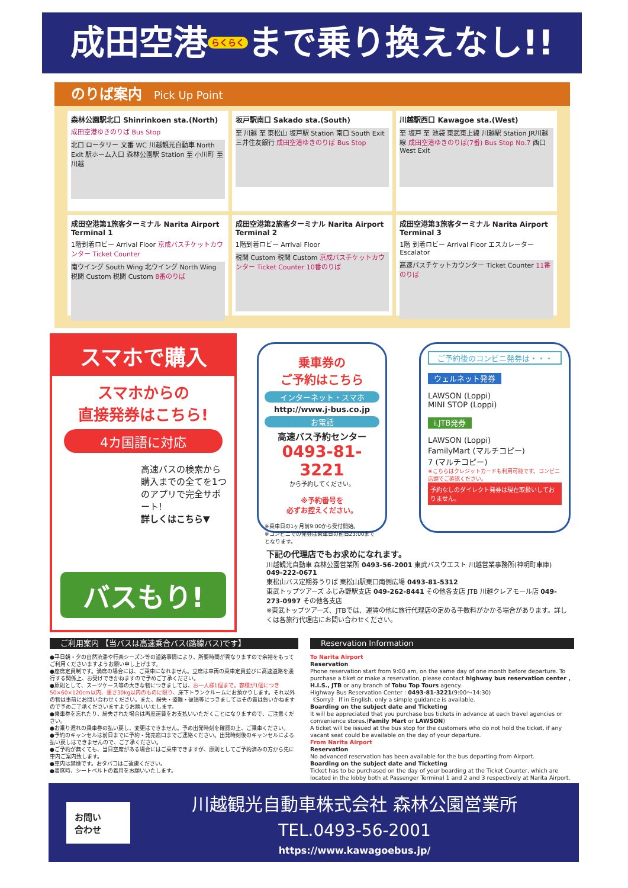成田空港 らくらく まで乗り換えなし!!
のりば案内 Pick Up Point
森林公園駅北口 Shinrinkoen sta.(North)
成田空港ゆきのりば Bus Stop
北口 ロータリー 文番 WC 川越観光自動車 North Exit 駅ホーム入口 森林公園駅 Station 至 小川町 至 川越
坂戸駅南口 Sakado sta.(South)
至 川越 至 東松山 坂戸駅 Station 南口 South Exit 三井住友銀行 成田空港ゆきのりば Bus Stop
川越駅西口 Kawagoe sta.(West)
至 坂戸 至 池袋 東武東上線 川越駅 Station JR川越線 成田空港ゆきのりば(7番) Bus Stop No.7 西口 West Exit
成田空港第1旅客ターミナル Narita Airport Terminal 1
1階到着ロビー Arrival Floor 京成バスチケットカウンター Ticket Counter
南ウイング South Wing 北ウイング North Wing 税関 Custom 税関 Custom 8番のりば
成田空港第2旅客ターミナル Narita Airport Terminal 2
1階到着ロビー Arrival Floor
税関 Custom 税関 Custom 京成バスチケットカウンター Ticket Counter 10番のりば
成田空港第3旅客ターミナル Narita Airport Terminal 3
1階 到着ロビー Arrival Floor エスカレーター Escalator
高速バスチケットカウンター Ticket Counter 11番のりば
スマホで購入
スマホからの
直接発券はこちら!
4カ国語に対応
高速バスの検索から購入までの全てを1つのアプリで完全サポート!
詳しくはこちら▼
バスもり!
乗車券の
ご予約はこちら
インターネット・スマホ
http://www.j-bus.co.jp
お電話
高速バス予約センター
0493-81-3221
から予約してください。
※予約番号を
必ずお控えください。
※乗車日の1ヶ月前9:00から受付開始。
※コンビニでの発券は乗車日の前日23:00までとなります。
ご予約後のコンビニ発券は・・・
ウェルネット発券
LAWSON (Loppi)
MINI STOP (Loppi)
i.JTB発券
LAWSON (Loppi)
FamilyMart (マルチコピー)
7 (マルチコピー)
※こちらはクレジットカードも利用可能です。コンビニ店頭でご確認ください。
予約なしのダイレクト発券は現在取扱いしておりません。
下記の代理店でもお求めになれます。
川越観光自動車 森林公園営業所 0493-56-2001 東武バスウエスト 川越営業事務所(神明町車庫) 049-222-0671
東松山バス定期券うりば 東松山駅東口南側広場 0493-81-5312
東武トップツアーズ ふじみ野駅支店 049-262-8441 その他各支店 JTB 川越クレアモール店 049-273-0997 その他各支店
※東武トップツアーズ、JTBでは、運賃の他に旅行代理店の定める手数料がかかる場合があります。詳しくは各旅行代理店にお問い合わせください。
ご利用案内 【当バスは高速乗合バス(路線バス)です】
●平日朝・夕の自然渋滞や行楽シーズン等の道路事情により、所要時間が異なりますので余裕をもってご利用くださいますようお願い申し上げます。
●座席定員制です。満席の場合には、ご乗車になれません。立席は車両の乗車定員並びに高速道路を通行する関係上、お受けできかねますので予めご了承ください。
●原則として、スーツケース等の大きな物につきましては、お一人様1個まで。容積が1個につき50×60×120cm以内、重さ30kg以内のものに限り、床下トランクルームにお預かりします。それ以外の物は事前にお問い合わせください。また、紛失・盗難・破損等につきましてはその責は負いかねますので予めご了承くださいますようお願いいたします。
●乗車券を忘れたり、紛失された場合は再度運賃をお支払いいただくことになりますので、ご注意ください。
●お乗り遅れの乗車券の払い戻し、変更はできません。予め出発時刻を確認の上、ご乗車ください。
●予約のキャンセルは前日までに予約・発売窓口までご連絡ください。出発時刻後のキャンセルによる払い戻しはできませんので、ご了承ください。
●ご予約が無くても、当日空席がある場合にはご乗車できますが、原則としてご予約済みの方から先に車内ご案内致します。
●車内は禁煙です。おタバコはご遠慮ください。
●着席時、シートベルトの着用をお願いいたします。
Reservation Information
To Narita Airport
Reservation
Phone reservation start from 9:00 am, on the same day of one month before departure. To purchase a tiket or make a reservation, please contact highway bus reservation center , H.I.S., JTB or any branch of Tobu Top Tours agency.
Highway Bus Reservation Center : 0493-81-3221(9:00～14:30)
《Sorry》 If in English, only a simple guidance is available.
Boarding on the subject date and Ticketing
It will be appreciated that you purchase bus tickets in advance at each travel agencies or convenience stores.(Family Mart or LAWSON)
A ticket will be issued at the bus stop for the customers who do not hold the ticket, if any vacant seat could be available on the day of your departure.
From Narita Airport
Reservation
No advanced reservation has been available for the bus departing from Airport.
Boarding on the subject date and Ticketing
Ticket has to be purchased on the day of your boarding at the Ticket Counter, which are located in the lobby both at Passenger Terminal 1 and 2 and 3 respectively at Narita Airport.
お問い
合わせ
川越観光自動車株式会社 森林公園営業所
TEL.0493-56-2001
https://www.kawagoebus.jp/